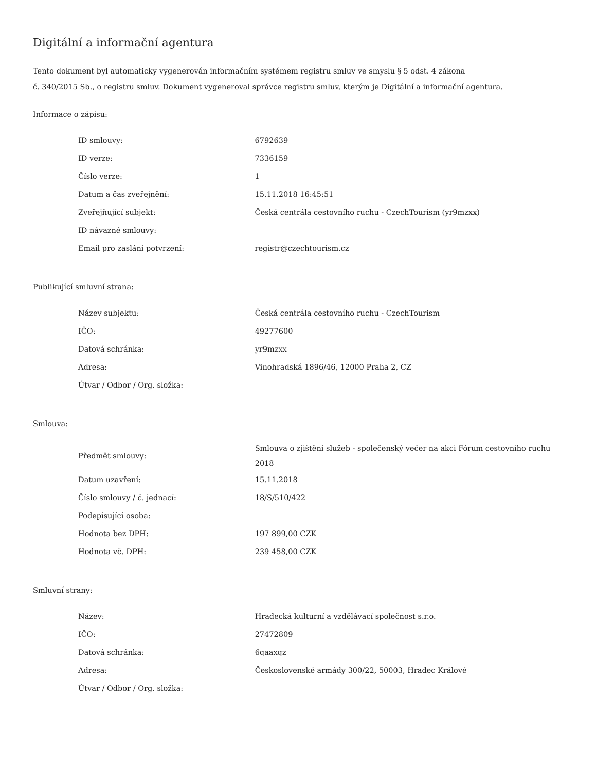Digitální a informační agentura
Tento dokument byl automaticky vygenerován informačním systémem registru smluv ve smyslu § 5 odst. 4 zákona
č. 340/2015 Sb., o registru smluv. Dokument vygeneroval správce registru smluv, kterým je Digitální a informační agentura.
Informace o zápisu:
| ID smlouvy: | 6792639 |
| ID verze: | 7336159 |
| Číslo verze: | 1 |
| Datum a čas zveřejnění: | 15.11.2018 16:45:51 |
| Zveřejňující subjekt: | Česká centrála cestovního ruchu - CzechTourism (yr9mzxx) |
| ID návazné smlouvy: | |
| Email pro zaslání potvrzení: | registr@czechtourism.cz |
Publikující smluvní strana:
| Název subjektu: | Česká centrála cestovního ruchu - CzechTourism |
| IČO: | 49277600 |
| Datová schránka: | yr9mzxx |
| Adresa: | Vinohradská 1896/46, 12000 Praha 2, CZ |
| Útvar / Odbor / Org. složka: | |
Smlouva:
| Předmět smlouvy: | Smlouva o zjištění služeb - společenský večer na akci Fórum cestovního ruchu 2018 |
| Datum uzavření: | 15.11.2018 |
| Číslo smlouvy / č. jednací: | 18/S/510/422 |
| Podepisující osoba: | |
| Hodnota bez DPH: | 197 899,00 CZK |
| Hodnota vč. DPH: | 239 458,00 CZK |
Smluvní strany:
| Název: | Hradecká kulturní a vzdělávací společnost s.r.o. |
| IČO: | 27472809 |
| Datová schránka: | 6qaaxqz |
| Adresa: | Československé armády 300/22, 50003, Hradec Králové |
| Útvar / Odbor / Org. složka: | |